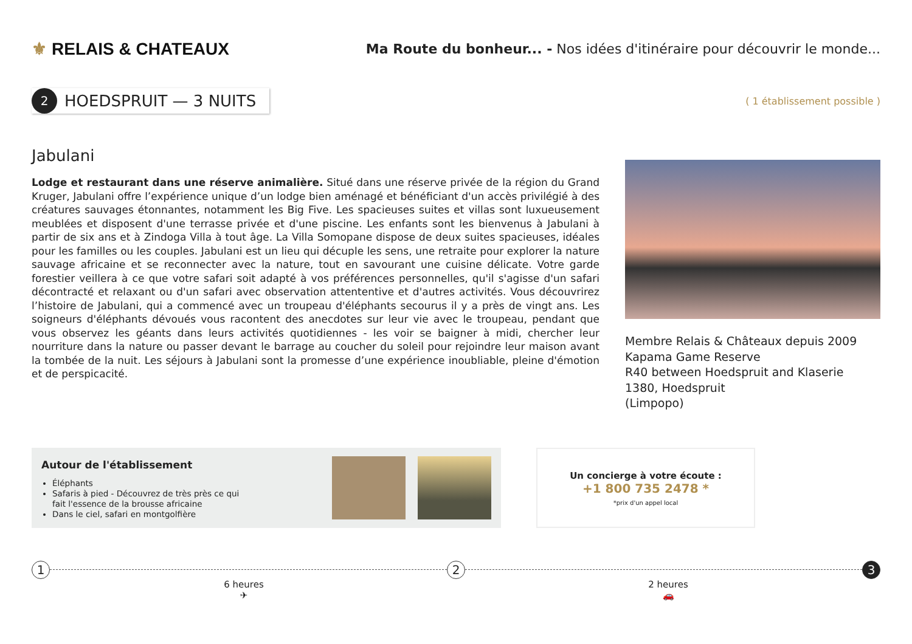⚜ RELAIS & CHATEAUX
Ma Route du bonheur... - Nos idées d'itinéraire pour découvrir le monde...
2
HOEDSPRUIT — 3 NUITS
( 1 établissement possible )
Jabulani
Lodge et restaurant dans une réserve animalière. Situé dans une réserve privée de la région du Grand Kruger, Jabulani offre l’expérience unique d’un lodge bien aménagé et bénéficiant d'un accès privilégié à des créatures sauvages étonnantes, notamment les Big Five. Les spacieuses suites et villas sont luxueusement meublées et disposent d'une terrasse privée et d'une piscine. Les enfants sont les bienvenus à Jabulani à partir de six ans et à Zindoga Villa à tout âge. La Villa Somopane dispose de deux suites spacieuses, idéales pour les familles ou les couples. Jabulani est un lieu qui décuple les sens, une retraite pour explorer la nature sauvage africaine et se reconnecter avec la nature, tout en savourant une cuisine délicate. Votre garde forestier veillera à ce que votre safari soit adapté à vos préférences personnelles, qu'il s'agisse d'un safari décontracté et relaxant ou d'un safari avec observation attententive et d'autres activités. Vous découvrirez l’histoire de Jabulani, qui a commencé avec un troupeau d'éléphants secourus il y a près de vingt ans. Les soigneurs d'éléphants dévoués vous racontent des anecdotes sur leur vie avec le troupeau, pendant que vous observez les géants dans leurs activités quotidiennes - les voir se baigner à midi, chercher leur nourriture dans la nature ou passer devant le barrage au coucher du soleil pour rejoindre leur maison avant la tombée de la nuit. Les séjours à Jabulani sont la promesse d’une expérience inoubliable, pleine d'émotion et de perspicacité.
Membre Relais & Châteaux depuis 2009
Kapama Game Reserve
R40 between Hoedspruit and Klaserie
1380, Hoedspruit
(Limpopo)
Autour de l'établissement
Éléphants
Safaris à pied - Découvrez de très près ce qui fait l'essence de la brousse africaine
Dans le ciel, safari en montgolfière
Un concierge à votre écoute :
+1 800 735 2478 *
*prix d'un appel local
1 2 3
6 heures
✈
2 heures
🚗